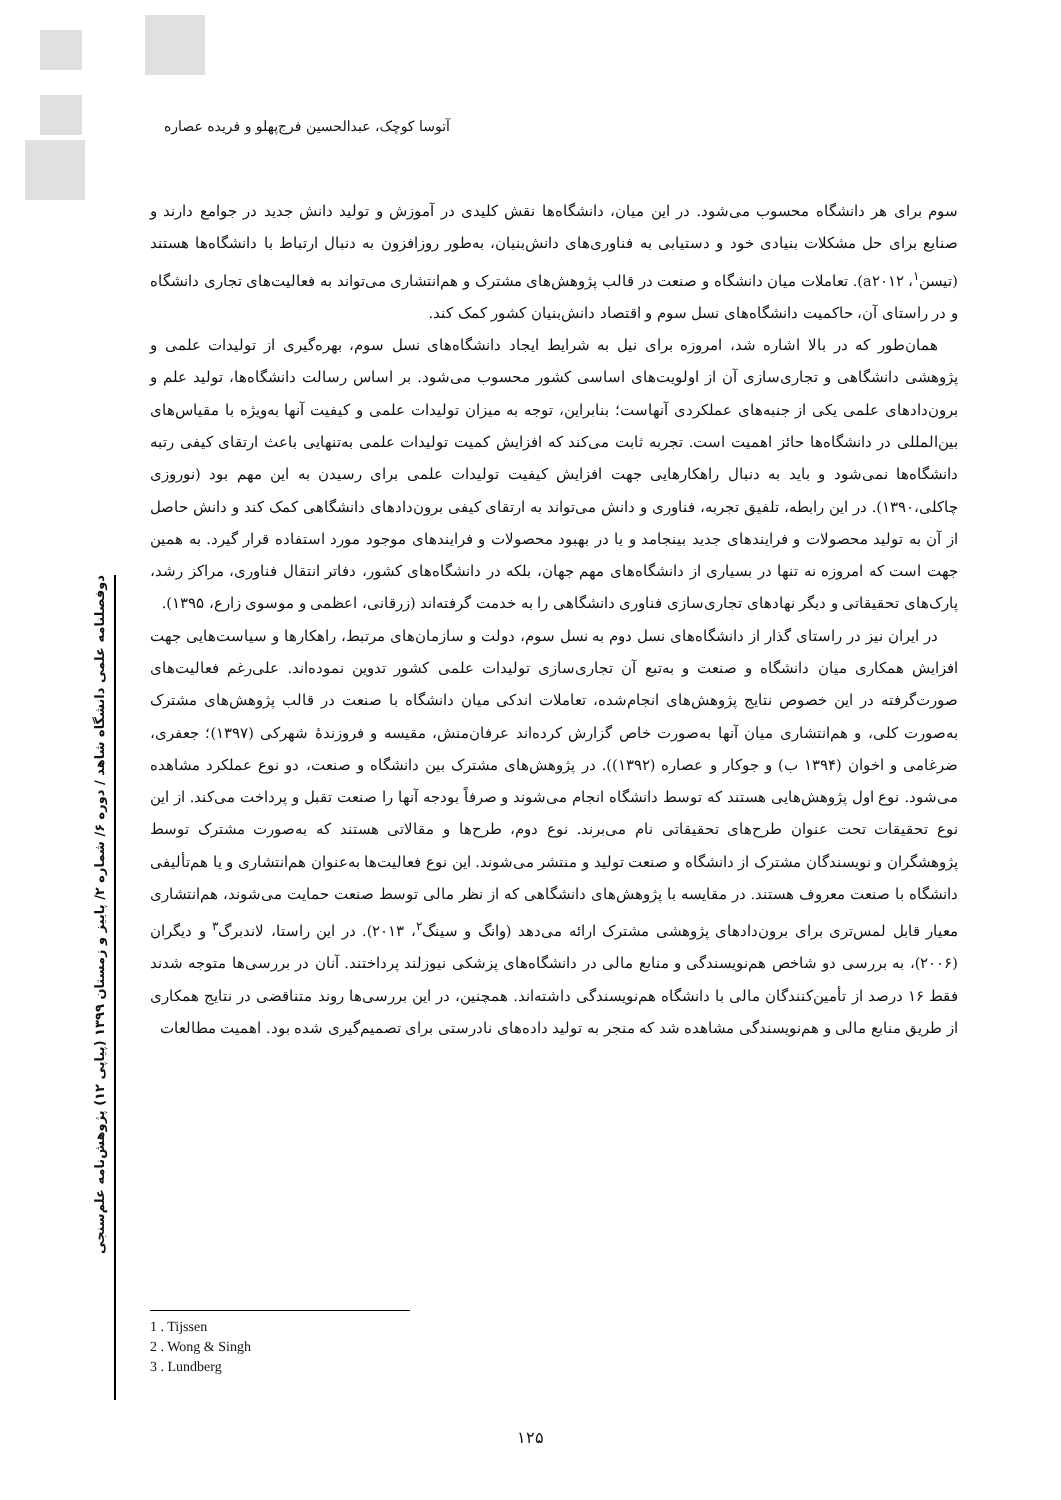آتوسا کوچک، عبدالحسین فرج‌پهلو و فریده عصاره
سوم برای هر دانشگاه محسوب می‌شود. در این میان، دانشگاه‌ها نقش کلیدی در آموزش و تولید دانش جدید در جوامع دارند و صنایع برای حل مشکلات بنیادی خود و دستیابی به فناوری‌های دانش‌بنیان، به‌طور روزافزون به دنبال ارتباط با دانشگاه‌ها هستند (تیسن<sup>۱</sup>، a۲۰۱۲). تعاملات میان دانشگاه و صنعت در قالب پژوهش‌های مشترک و هم‌انتشاری می‌تواند به فعالیت‌های تجاری دانشگاه و در راستای آن، حاکمیت دانشگاه‌های نسل سوم و اقتصاد دانش‌بنیان کشور کمک کند.
همان‌طور که در بالا اشاره شد، امروزه برای نیل به شرایط ایجاد دانشگاه‌های نسل سوم، بهره‌گیری از تولیدات علمی و پژوهشی دانشگاهی و تجاری‌سازی آن از اولویت‌های اساسی کشور محسوب می‌شود. بر اساس رسالت دانشگاه‌ها، تولید علم و برون‌دادهای علمی یکی از جنبه‌های عملکردی آنهاست؛ بنابراین، توجه به میزان تولیدات علمی و کیفیت آنها به‌ویژه با مقیاس‌های بین‌المللی در دانشگاه‌ها حائز اهمیت است. تجربه ثابت می‌کند که افزایش کمیت تولیدات علمی به‌تنهایی باعث ارتقای کیفی رتبه دانشگاه‌ها نمی‌شود و باید به دنبال راهکارهایی جهت افزایش کیفیت تولیدات علمی برای رسیدن به این مهم بود (نوروزی چاکلی،۱۳۹۰). در این رابطه، تلفیق تجربه، فناوری و دانش می‌تواند به ارتقای کیفی برون‌دادهای دانشگاهی کمک کند و دانش حاصل از آن به تولید محصولات و فرایندهای جدید بینجامد و یا در بهبود محصولات و فرایندهای موجود مورد استفاده قرار گیرد. به همین جهت است که امروزه نه تنها در بسیاری از دانشگاه‌های مهم جهان، بلکه در دانشگاه‌های کشور، دفاتر انتقال فناوری، مراکز رشد، پارک‌های تحقیقاتی و دیگر نهادهای تجاری‌سازی فناوری دانشگاهی را به خدمت گرفته‌اند (زرقانی، اعظمی و موسوی زارع، ۱۳۹۵).
در ایران نیز در راستای گذار از دانشگاه‌های نسل دوم به نسل سوم، دولت و سازمان‌های مرتبط، راهکارها و سیاست‌هایی جهت افزایش همکاری میان دانشگاه و صنعت و به‌تبع آن تجاری‌سازی تولیدات علمی کشور تدوین نموده‌اند. علی‌رغم فعالیت‌های صورت‌گرفته در این خصوص نتایج پژوهش‌های انجام‌شده، تعاملات اندکی میان دانشگاه با صنعت در قالب پژوهش‌های مشترک به‌صورت کلی، و هم‌انتشاری میان آنها به‌صورت خاص گزارش کرده‌اند عرفان‌منش، مقیسه و فروزندهٔ شهرکی (۱۳۹۷)؛ جعفری، ضرغامی و اخوان (۱۳۹۴ ب) و جوکار و عصاره (۱۳۹۲)). در پژوهش‌های مشترک بین دانشگاه و صنعت، دو نوع عملکرد مشاهده می‌شود. نوع اول پژوهش‌هایی هستند که توسط دانشگاه انجام می‌شوند و صرفاً بودجه آنها را صنعت تقبل و پرداخت می‌کند. از این نوع تحقیقات تحت عنوان طرح‌های تحقیقاتی نام می‌برند. نوع دوم، طرح‌ها و مقالاتی هستند که به‌صورت مشترک توسط پژوهشگران و نویسندگان مشترک از دانشگاه و صنعت تولید و منتشر می‌شوند. این نوع فعالیت‌ها به‌عنوان هم‌انتشاری و یا هم‌تألیفی دانشگاه با صنعت معروف هستند. در مقایسه با پژوهش‌های دانشگاهی که از نظر مالی توسط صنعت حمایت می‌شوند، هم‌انتشاری معیار قابل لمس‌تری برای برون‌دادهای پژوهشی مشترک ارائه می‌دهد (وانگ و سینگ<sup>۲</sup>، ۲۰۱۳). در این راستا، لاندبرگ<sup>۳</sup> و دیگران (۲۰۰۶)، به بررسی دو شاخص هم‌نویسندگی و منابع مالی در دانشگاه‌های پزشکی نیوزلند پرداختند. آنان در بررسی‌ها متوجه شدند فقط ۱۶ درصد از تأمین‌کنندگان مالی با دانشگاه هم‌نویسندگی داشته‌اند. همچنین، در این بررسی‌ها روند متناقضی در نتایج همکاری از طریق منابع مالی و هم‌نویسندگی مشاهده شد که منجر به تولید داده‌های نادرستی برای تصمیم‌گیری شده بود. اهمیت مطالعات
دوفصلنامه علمی دانشگاه شاهد / دوره ۶/ شماره ۲/ پاییز و زمستان ۱۳۹۹ (پیاپی ۱۲) پژوهش‌نامه علم‌سنجی
1 . Tijssen
2 . Wong & Singh
3 . Lundberg
۱۲۵